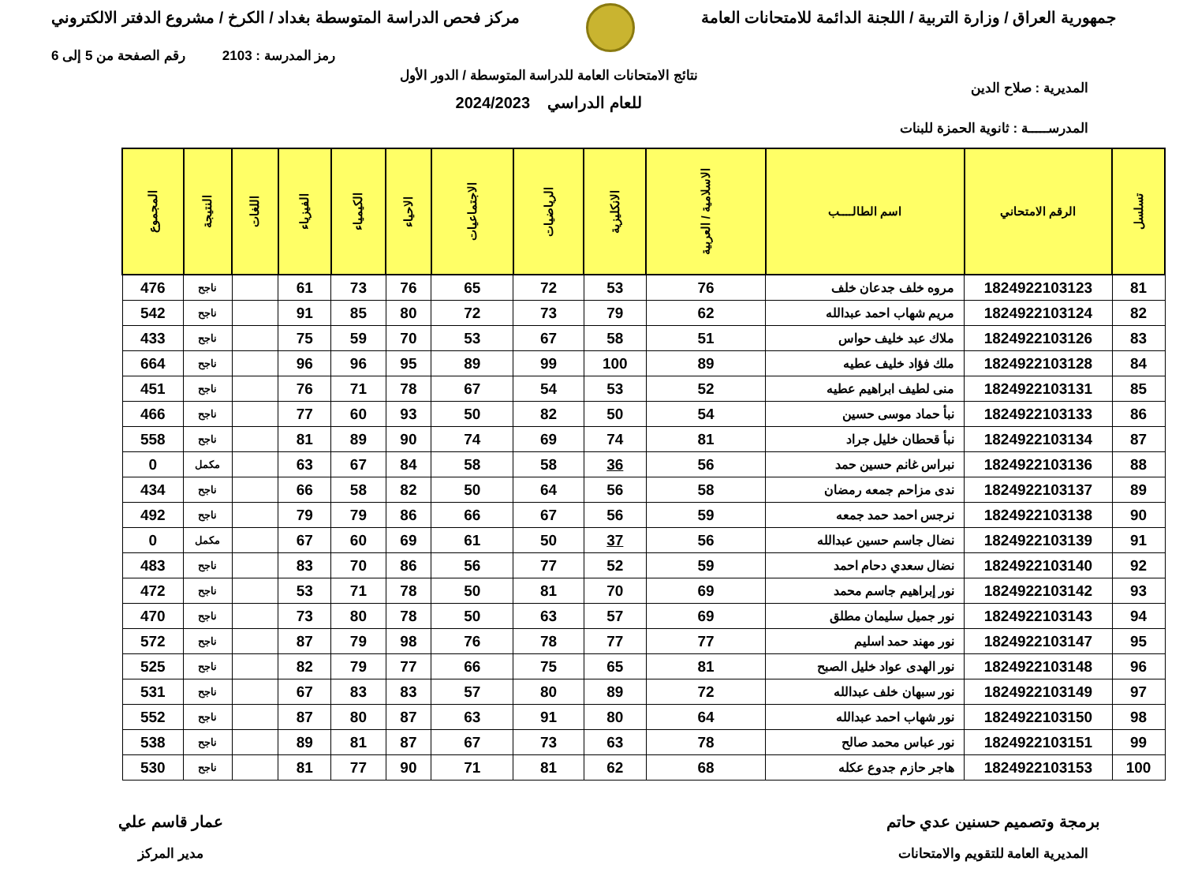جمهورية العراق / وزارة التربية / اللجنة الدائمة للامتحانات العامة
مركز فحص الدراسة المتوسطة بغداد / الكرخ / مشروع الدفتر الالكتروني
رمز المدرسة : 2103 رقم الصفحة من 5 إلى 6
المديرية : صلاح الدين
المدرســـــة : ثانوية الحمزة للبنات
نتائج الامتحانات العامة للدراسة المتوسطة / الدور الأول
للعام الدراسي 2024/2023
| تسلسل | الرقم الامتحاني | اسم الطالــــب | الاسلامية / العربية | الانكليزية | الرياضيات | الاجتماعيات | الاحياء | الكيمياء | الفيزياء | اللغات | النتيجة | المجموع |
| --- | --- | --- | --- | --- | --- | --- | --- | --- | --- | --- | --- | --- |
| 81 | 1824922103123 | مروه خلف جدعان خلف | 76 | 53 | 72 | 65 | 76 | 73 | 61 | | ناجح | 476 |
| 82 | 1824922103124 | مريم شهاب احمد عبدالله | 62 | 79 | 73 | 72 | 80 | 85 | 91 | | ناجح | 542 |
| 83 | 1824922103126 | ملاك عبد خليف حواس | 51 | 58 | 67 | 53 | 70 | 59 | 75 | | ناجح | 433 |
| 84 | 1824922103128 | ملك فؤاد خليف عطيه | 89 | 100 | 99 | 89 | 95 | 96 | 96 | | ناجح | 664 |
| 85 | 1824922103131 | منى لطيف ابراهيم عطيه | 52 | 53 | 54 | 67 | 78 | 71 | 76 | | ناجح | 451 |
| 86 | 1824922103133 | نبأ حماد موسى حسين | 54 | 50 | 82 | 50 | 93 | 60 | 77 | | ناجح | 466 |
| 87 | 1824922103134 | نبأ قحطان خليل جراد | 81 | 74 | 69 | 74 | 90 | 89 | 81 | | ناجح | 558 |
| 88 | 1824922103136 | نبراس غانم حسين حمد | 56 | 36 | 58 | 58 | 84 | 67 | 63 | | مكمل | 0 |
| 89 | 1824922103137 | ندى مزاحم جمعه رمضان | 58 | 56 | 64 | 50 | 82 | 58 | 66 | | ناجح | 434 |
| 90 | 1824922103138 | نرجس احمد حمد جمعه | 59 | 56 | 67 | 66 | 86 | 79 | 79 | | ناجح | 492 |
| 91 | 1824922103139 | نضال جاسم حسين عبدالله | 56 | 37 | 50 | 61 | 69 | 60 | 67 | | مكمل | 0 |
| 92 | 1824922103140 | نضال سعدي دحام احمد | 59 | 52 | 77 | 56 | 86 | 70 | 83 | | ناجح | 483 |
| 93 | 1824922103142 | نور إبراهيم جاسم محمد | 69 | 70 | 81 | 50 | 78 | 71 | 53 | | ناجح | 472 |
| 94 | 1824922103143 | نور جميل سليمان مطلق | 69 | 57 | 63 | 50 | 78 | 80 | 73 | | ناجح | 470 |
| 95 | 1824922103147 | نور مهند حمد اسليم | 77 | 77 | 78 | 76 | 98 | 79 | 87 | | ناجح | 572 |
| 96 | 1824922103148 | نور الهدى عواد خليل الصبح | 81 | 65 | 75 | 66 | 77 | 79 | 82 | | ناجح | 525 |
| 97 | 1824922103149 | نور سبهان خلف عبدالله | 72 | 89 | 80 | 57 | 83 | 83 | 67 | | ناجح | 531 |
| 98 | 1824922103150 | نور شهاب احمد عبدالله | 64 | 80 | 91 | 63 | 87 | 80 | 87 | | ناجح | 552 |
| 99 | 1824922103151 | نور عباس محمد صالح | 78 | 63 | 73 | 67 | 87 | 81 | 89 | | ناجح | 538 |
| 100 | 1824922103153 | هاجر حازم جدوع عكله | 68 | 62 | 81 | 71 | 90 | 77 | 81 | | ناجح | 530 |
برمجة وتصميم حسنين عدي حاتم
المديرية العامة للتقويم والامتحانات
عمار قاسم علي
مدير المركز